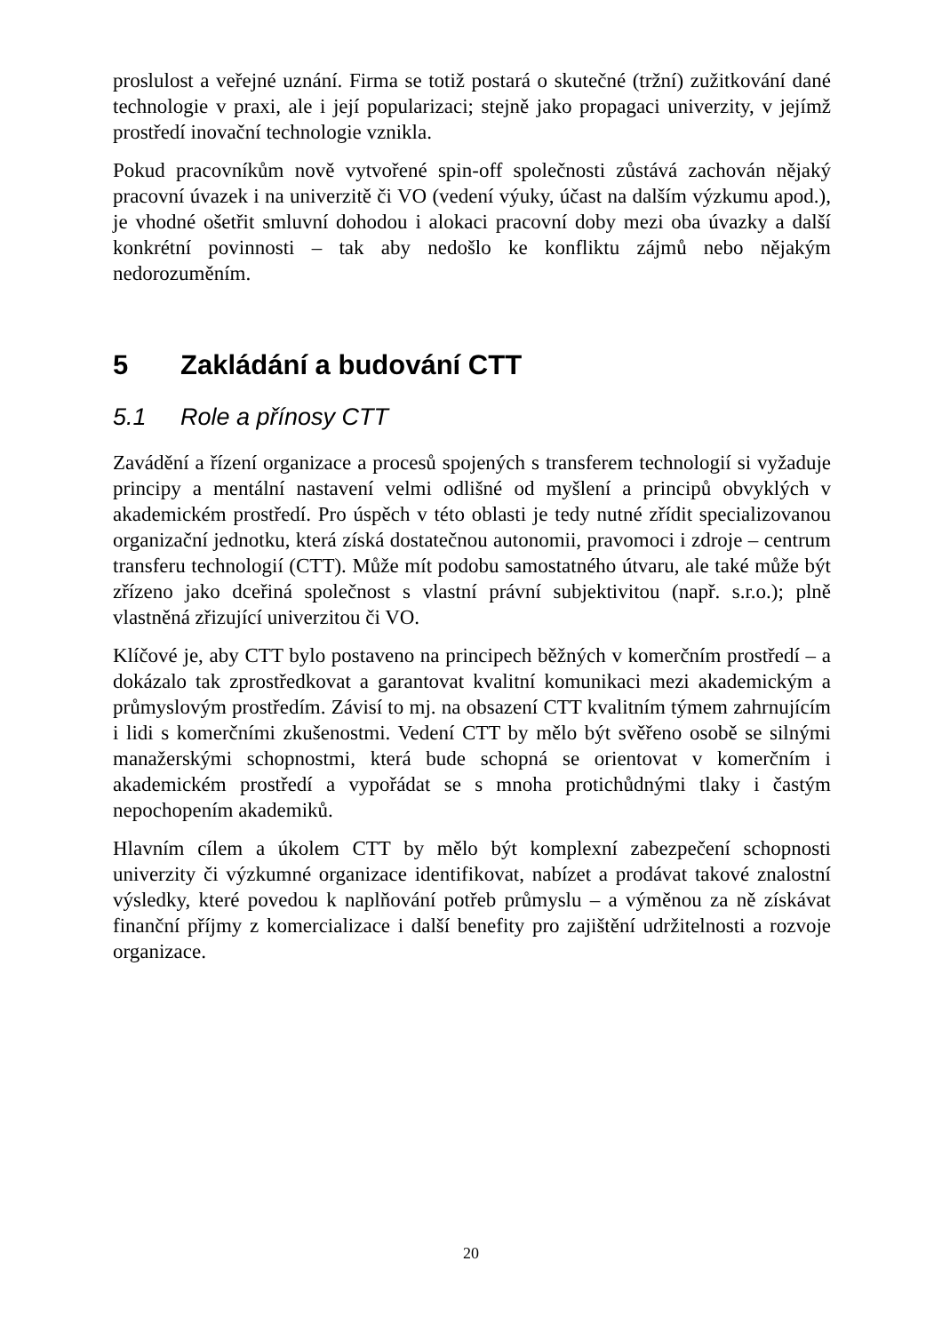proslulost a veřejné uznání. Firma se totiž postará o skutečné (tržní) zužitkování dané technologie v praxi, ale i její popularizaci; stejně jako propagaci univerzity, v jejímž prostředí inovační technologie vznikla.
Pokud pracovníkům nově vytvořené spin-off společnosti zůstává zachován nějaký pracovní úvazek i na univerzitě či VO (vedení výuky, účast na dalším výzkumu apod.), je vhodné ošetřit smluvní dohodou i alokaci pracovní doby mezi oba úvazky a další konkrétní povinnosti – tak aby nedošlo ke konfliktu zájmů nebo nějakým nedorozuměním.
5 Zakládání a budování CTT
5.1 Role a přínosy CTT
Zavádění a řízení organizace a procesů spojených s transferem technologií si vyžaduje principy a mentální nastavení velmi odlišné od myšlení a principů obvyklých v akademickém prostředí. Pro úspěch v této oblasti je tedy nutné zřídit specializovanou organizační jednotku, která získá dostatečnou autonomii, pravomoci i zdroje – centrum transferu technologií (CTT). Může mít podobu samostatného útvaru, ale také může být zřízeno jako dceřiná společnost s vlastní právní subjektivitou (např. s.r.o.); plně vlastněná zřizující univerzitou či VO.
Klíčové je, aby CTT bylo postaveno na principech běžných v komerčním prostředí – a dokázalo tak zprostředkovat a garantovat kvalitní komunikaci mezi akademickým a průmyslovým prostředím. Závisí to mj. na obsazení CTT kvalitním týmem zahrnujícím i lidi s komerčními zkušenostmi. Vedení CTT by mělo být svěřeno osobě se silnými manažerskými schopnostmi, která bude schopná se orientovat v komerčním i akademickém prostředí a vypořádat se s mnoha protichůdnými tlaky i častým nepochopením akademiků.
Hlavním cílem a úkolem CTT by mělo být komplexní zabezpečení schopnosti univerzity či výzkumné organizace identifikovat, nabízet a prodávat takové znalostní výsledky, které povedou k naplňování potřeb průmyslu – a výměnou za ně získávat finanční příjmy z komercializace i další benefity pro zajištění udržitelnosti a rozvoje organizace.
20